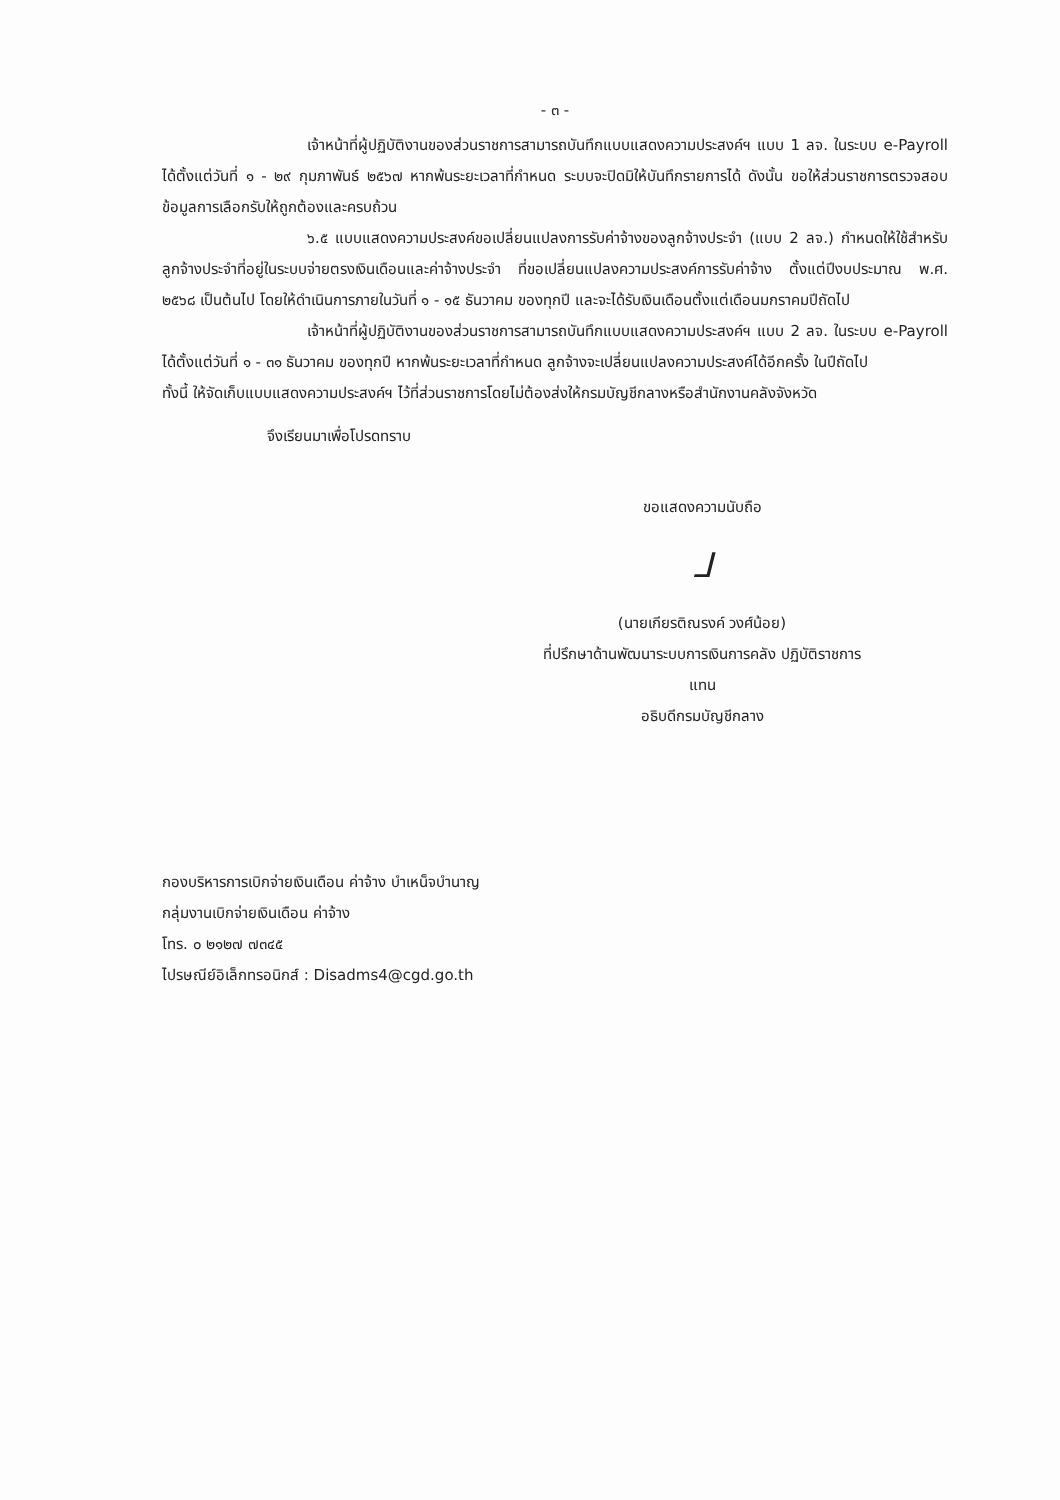- ๓ -
เจ้าหน้าที่ผู้ปฏิบัติงานของส่วนราชการสามารถบันทึกแบบแสดงความประสงค์ฯ แบบ 1 ลจ. ในระบบ e-Payroll ได้ตั้งแต่วันที่ ๑ - ๒๙ กุมภาพันธ์ ๒๕๖๗ หากพ้นระยะเวลาที่กำหนด ระบบจะปิดมิให้บันทึกรายการได้ ดังนั้น ขอให้ส่วนราชการตรวจสอบข้อมูลการเลือกรับให้ถูกต้องและครบถ้วน
๖.๕ แบบแสดงความประสงค์ขอเปลี่ยนแปลงการรับค่าจ้างของลูกจ้างประจำ (แบบ 2 ลจ.) กำหนดให้ใช้สำหรับลูกจ้างประจำที่อยู่ในระบบจ่ายตรงเงินเดือนและค่าจ้างประจำ ที่ขอเปลี่ยนแปลงความประสงค์การรับค่าจ้าง ตั้งแต่ปีงบประมาณ พ.ศ. ๒๕๖๘ เป็นต้นไป โดยให้ดำเนินการภายในวันที่ ๑ - ๑๕ ธันวาคม ของทุกปี และจะได้รับเงินเดือนตั้งแต่เดือนมกราคมปีถัดไป
เจ้าหน้าที่ผู้ปฏิบัติงานของส่วนราชการสามารถบันทึกแบบแสดงความประสงค์ฯ แบบ 2 ลจ. ในระบบ e-Payroll ได้ตั้งแต่วันที่ ๑ - ๓๑ ธันวาคม ของทุกปี หากพ้นระยะเวลาที่กำหนด ลูกจ้างจะเปลี่ยนแปลงความประสงค์ได้อีกครั้ง ในปีถัดไป
ทั้งนี้ ให้จัดเก็บแบบแสดงความประสงค์ฯ ไว้ที่ส่วนราชการโดยไม่ต้องส่งให้กรมบัญชีกลางหรือสำนักงานคลังจังหวัด
จึงเรียนมาเพื่อโปรดทราบ
ขอแสดงความนับถือ
ᒧ
(นายเกียรติณรงค์ วงศ์น้อย)
ที่ปรึกษาด้านพัฒนาระบบการเงินการคลัง ปฏิบัติราชการแทน
อธิบดีกรมบัญชีกลาง
กองบริหารการเบิกจ่ายเงินเดือน ค่าจ้าง บำเหน็จบำนาญ
กลุ่มงานเบิกจ่ายเงินเดือน ค่าจ้าง
โทร. ๐ ๒๑๒๗ ๗๓๔๕
ไปรษณีย์อิเล็กทรอนิกส์ : Disadms4@cgd.go.th